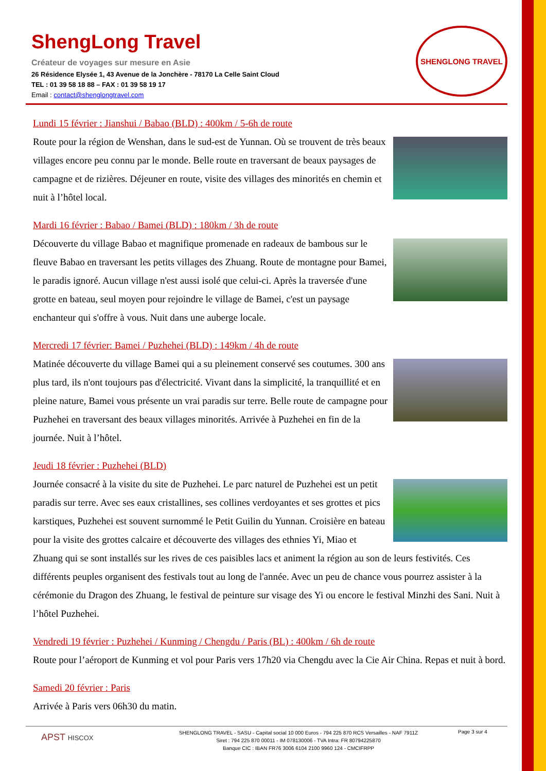ShengLong Travel
Créateur de voyages sur mesure en Asie
26 Résidence Elysée 1, 43 Avenue de la Jonchère - 78170 La Celle Saint Cloud
TEL : 01 39 58 18 88 – FAX : 01 39 58 19 17
Email : contact@shenglongtravel.com
SHENGLONG TRAVEL
Lundi 15 février : Jianshui / Babao (BLD) : 400km / 5-6h de route
Route pour la région de Wenshan, dans le sud-est de Yunnan. Où se trouvent de très beaux villages encore peu connu par le monde. Belle route en traversant de beaux paysages de campagne et de rizières. Déjeuner en route, visite des villages des minorités en chemin et nuit à l’hôtel local.
Mardi 16 février : Babao / Bamei (BLD) : 180km / 3h de route
Découverte du village Babao et magnifique promenade en radeaux de bambous sur le fleuve Babao en traversant les petits villages des Zhuang. Route de montagne pour Bamei, le paradis ignoré. Aucun village n'est aussi isolé que celui-ci. Après la traversée d'une grotte en bateau, seul moyen pour rejoindre le village de Bamei, c'est un paysage enchanteur qui s'offre à vous. Nuit dans une auberge locale.
Mercredi 17 février: Bamei / Puzhehei (BLD) : 149km / 4h de route
Matinée découverte du village Bamei qui a su pleinement conservé ses coutumes. 300 ans plus tard, ils n'ont toujours pas d'électricité. Vivant dans la simplicité, la tranquillité et en pleine nature, Bamei vous présente un vrai paradis sur terre. Belle route de campagne pour Puzhehei en traversant des beaux villages minorités. Arrivée à Puzhehei en fin de la journée. Nuit à l’hôtel.
Jeudi 18 février : Puzhehei (BLD)
Journée consacré à la visite du site de Puzhehei. Le parc naturel de Puzhehei est un petit paradis sur terre. Avec ses eaux cristallines, ses collines verdoyantes et ses grottes et pics karstiques, Puzhehei est souvent surnommé le Petit Guilin du Yunnan. Croisière en bateau pour la visite des grottes calcaire et découverte des villages des ethnies Yi, Miao et Zhuang qui se sont installés sur les rives de ces paisibles lacs et animent la région au son de leurs festivités. Ces différents peuples organisent des festivals tout au long de l'année. Avec un peu de chance vous pourrez assister à la cérémonie du Dragon des Zhuang, le festival de peinture sur visage des Yi ou encore le festival Minzhi des Sani. Nuit à l’hôtel Puzhehei.
Vendredi 19 février : Puzhehei / Kunming / Chengdu / Paris (BL) : 400km / 6h de route
Route pour l’aéroport de Kunming et vol pour Paris vers 17h20 via Chengdu avec la Cie Air China. Repas et nuit à bord.
Samedi 20 février : Paris
Arrivée à Paris vers 06h30 du matin.
APST HISCOX
SHENGLONG TRAVEL - SASU - Capital social 10 000 Euros - 794 225 870 RCS Versailles - NAF 7911Z
Siret : 794 225 870 00011 - IM 078130006 - TVA Intra: FR 80794225870
Banque CIC : IBAN FR76 3006 6104 2100 9960 124 - CMCIFRPP
Page 3 sur 4